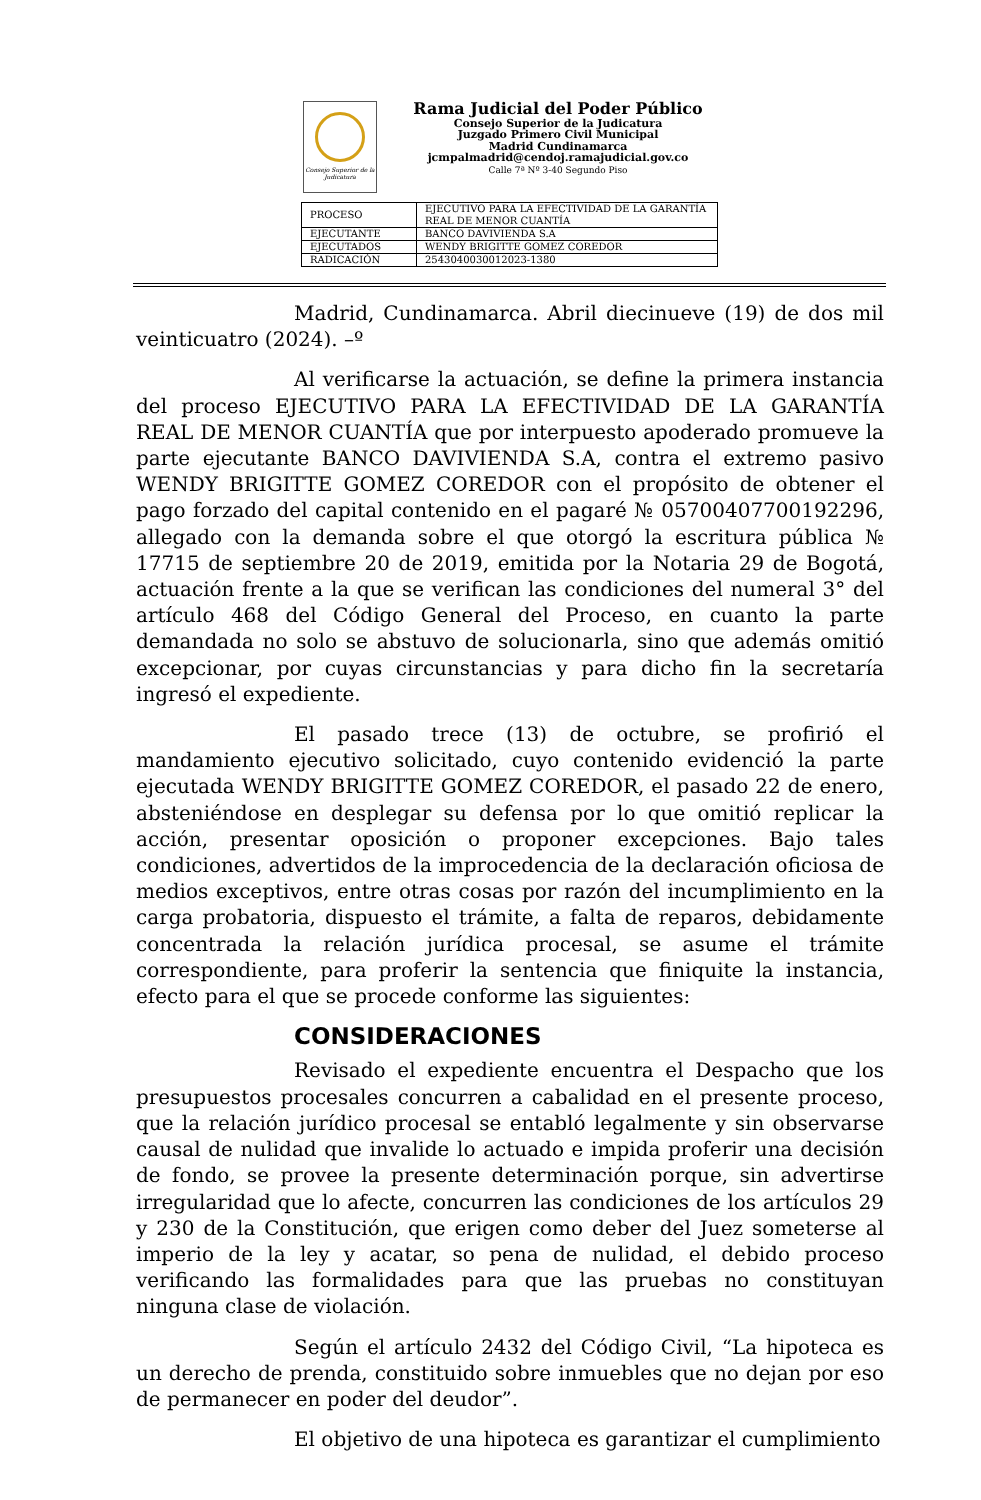Consejo Superior de la Judicatura
Rama Judicial del Poder Público
Consejo Superior de la Judicatura
Juzgado Primero Civil Municipal
Madrid Cundinamarca
jcmpalmadrid@cendoj.ramajudicial.gov.co
Calle 7ª Nº 3-40 Segundo Piso
| PROCESO | EJECUTIVO PARA LA EFECTIVIDAD DE LA GARANTÍA REAL DE MENOR CUANTÍA |
| EJECUTANTE | BANCO DAVIVIENDA S.A |
| EJECUTADOS | WENDY BRIGITTE GOMEZ COREDOR |
| RADICACIÓN | 2543040030012023-1380 |
Madrid, Cundinamarca. Abril diecinueve (19) de dos mil veinticuatro (2024). –º
Al verificarse la actuación, se define la primera instancia del proceso EJECUTIVO PARA LA EFECTIVIDAD DE LA GARANTÍA REAL DE MENOR CUANTÍA que por interpuesto apoderado promueve la parte ejecutante BANCO DAVIVIENDA S.A, contra el extremo pasivo WENDY BRIGITTE GOMEZ COREDOR con el propósito de obtener el pago forzado del capital contenido en el pagaré № 05700407700192296, allegado con la demanda sobre el que otorgó la escritura pública № 17715 de septiembre 20 de 2019, emitida por la Notaria 29 de Bogotá, actuación frente a la que se verifican las condiciones del numeral 3° del artículo 468 del Código General del Proceso, en cuanto la parte demandada no solo se abstuvo de solucionarla, sino que además omitió excepcionar, por cuyas circunstancias y para dicho fin la secretaría ingresó el expediente.
El pasado trece (13) de octubre, se profirió el mandamiento ejecutivo solicitado, cuyo contenido evidenció la parte ejecutada WENDY BRIGITTE GOMEZ COREDOR, el pasado 22 de enero, absteniéndose en desplegar su defensa por lo que omitió replicar la acción, presentar oposición o proponer excepciones. Bajo tales condiciones, advertidos de la improcedencia de la declaración oficiosa de medios exceptivos, entre otras cosas por razón del incumplimiento en la carga probatoria, dispuesto el trámite, a falta de reparos, debidamente concentrada la relación jurídica procesal, se asume el trámite correspondiente, para proferir la sentencia que finiquite la instancia, efecto para el que se procede conforme las siguientes:
CONSIDERACIONES
Revisado el expediente encuentra el Despacho que los presupuestos procesales concurren a cabalidad en el presente proceso, que la relación jurídico procesal se entabló legalmente y sin observarse causal de nulidad que invalide lo actuado e impida proferir una decisión de fondo, se provee la presente determinación porque, sin advertirse irregularidad que lo afecte, concurren las condiciones de los artículos 29 y 230 de la Constitución, que erigen como deber del Juez someterse al imperio de la ley y acatar, so pena de nulidad, el debido proceso verificando las formalidades para que las pruebas no constituyan ninguna clase de violación.
Según el artículo 2432 del Código Civil, “La hipoteca es un derecho de prenda, constituido sobre inmuebles que no dejan por eso de permanecer en poder del deudor”.
El objetivo de una hipoteca es garantizar el cumplimiento